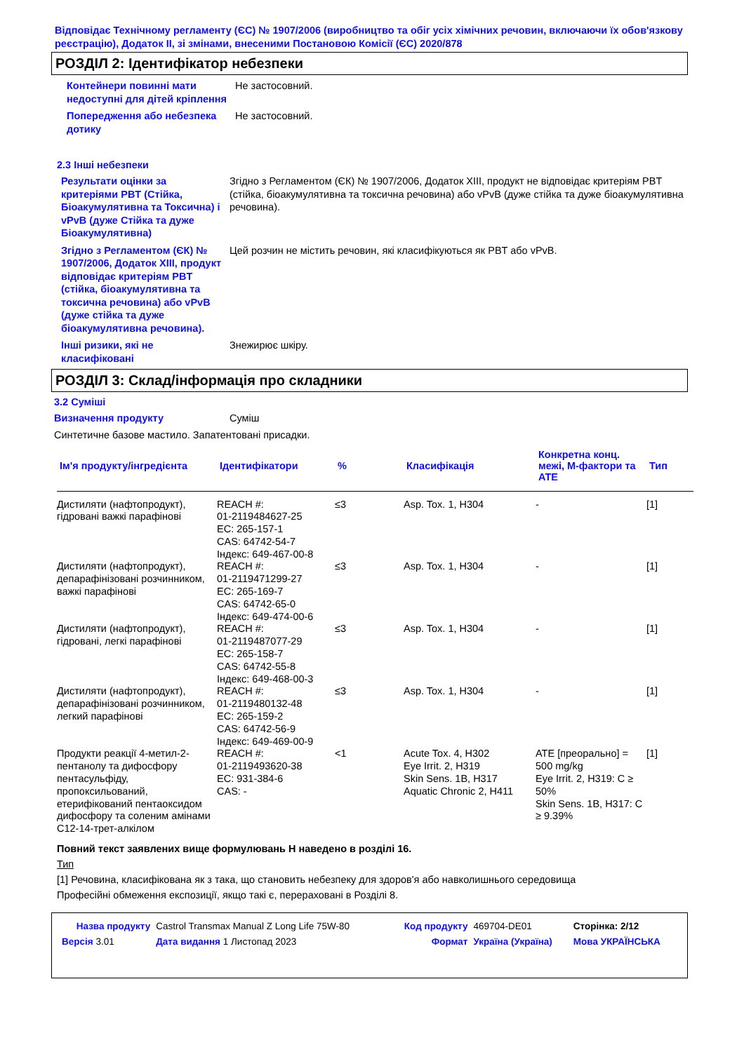Відповідає Технічному регламенту (ЄС) № 1907/2006 (виробництво та обіг усіх хімічних речовин, включаючи їх обов'язкову реєстрацію), Додаток II, зі змінами, внесеними Постановою Комісії (ЄС) 2020/878
РОЗДІЛ 2: Ідентифікатор небезпеки
Контейнери повинні мати недоступні для дітей кріплення
Не застосовний.
Попередження або небезпека дотику
Не застосовний.
2.3 Інші небезпеки
Результати оцінки за критеріями PBT (Стійка, Біоакумулятивна та Токсична) і vPvB (дуже Стійка та дуже Біоакумулятивна)
Згідно з Регламентом (ЄК) № 1907/2006, Додаток XIII, продукт не відповідає критеріям PBT (стійка, біоакумулятивна та токсична речовина) або vPvB (дуже стійка та дуже біоакумулятивна речовина).
Згідно з Регламентом (ЄК) № 1907/2006, Додаток XIII, продукт відповідає критеріям PBT (стійка, біоакумулятивна та токсична речовина) або vPvB (дуже стійка та дуже біоакумулятивна речовина).
Цей розчин не містить речовин, які класифікуються як PBT або vPvB.
Інші ризики, які не класифіковані
Знежирює шкіру.
РОЗДІЛ 3: Склад/інформація про складники
3.2 Суміші
Визначення продукту Суміш
Синтетичне базове мастило. Запатентовані присадки.
| Ім'я продукту/інгредієнта | Ідентифікатори | % | Класифікація | Конкретна конц. межі, M-фактори та ATE | Тип |
| --- | --- | --- | --- | --- | --- |
| Дистиляти (нафтопродукт), гідровані важкі парафінові | REACH #: 01-2119484627-25 EC: 265-157-1 CAS: 64742-54-7 Індекс: 649-467-00-8 | ≤3 | Asp. Tox. 1, H304 | - | [1] |
| Дистиляти (нафтопродукт), депарафінізовані розчинником, важкі парафінові | REACH #: 01-2119471299-27 EC: 265-169-7 CAS: 64742-65-0 Індекс: 649-474-00-6 | ≤3 | Asp. Tox. 1, H304 | - | [1] |
| Дистиляти (нафтопродукт), гідровані, легкі парафінові | REACH #: 01-2119487077-29 EC: 265-158-7 CAS: 64742-55-8 Індекс: 649-468-00-3 | ≤3 | Asp. Tox. 1, H304 | - | [1] |
| Дистиляти (нафтопродукт), депарафінізовані розчинником, легкий парафінові | REACH #: 01-2119480132-48 EC: 265-159-2 CAS: 64742-56-9 Індекс: 649-469-00-9 | ≤3 | Asp. Tox. 1, H304 | - | [1] |
| Продукти реакції 4-метил-2-пентанолу та дифосфору пентасульфіду, пропоксильований, етерифікований пентаоксидом дифосфору та соленим амінами C12-14-трет-алкілом | REACH #: 01-2119493620-38 EC: 931-384-6 CAS: - | <1 | Acute Tox. 4, H302 Eye Irrit. 2, H319 Skin Sens. 1B, H317 Aquatic Chronic 2, H411 | ATE [преорально] = 500 mg/kg Eye Irrit. 2, H319: C ≥ 50% Skin Sens. 1B, H317: C ≥ 9.39% | [1] |
Повний текст заявлених вище формулювань Н наведено в розділі 16.
Тип
[1] Речовина, класифікована як з така, що становить небезпеку для здоров'я або навколишнього середовища
Професійні обмеження експозиції, якщо такі є, перераховані в Розділі 8.
| Назва продукту | Castrol Transmax Manual Z Long Life 75W-80 | Код продукту | 469704-DE01 | Сторінка: 2/12 |
| Версія 3.01 | Дата видання 1 Листопад 2023 | Формат | Україна (Україна) | Мова УКРАЇНСЬКА |